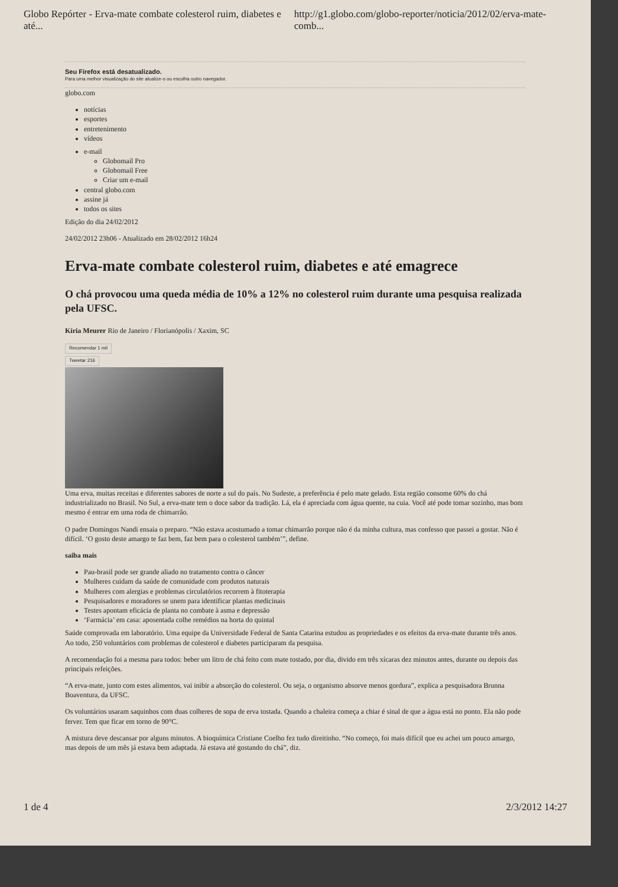Globo Repórter - Erva-mate combate colesterol ruim, diabetes e até... http://g1.globo.com/globo-reporter/noticia/2012/02/erva-mate-comb...
Seu Firefox está desatualizado.
Para uma melhor visualização do site atualize-o ou escolha outro navegador.
globo.com
notícias
esportes
entretenimento
vídeos
e-mail
Globomail Pro
Globomail Free
Criar um e-mail
central globo.com
assine já
todos os sites
Edição do dia 24/02/2012
24/02/2012 23h06 - Atualizado em 28/02/2012 16h24
Erva-mate combate colesterol ruim, diabetes e até emagrece
O chá provocou uma queda média de 10% a 12% no colesterol ruim durante uma pesquisa realizada pela UFSC.
Kíria Meurer Rio de Janeiro / Florianópolis / Xaxim, SC
Recomendar 1 mil
Tweetar 216
Uma erva, muitas receitas e diferentes sabores de norte a sul do país. No Sudeste, a preferência é pelo mate gelado. Esta região consome 60% do chá industrializado no Brasil. No Sul, a erva-mate tem o doce sabor da tradição. Lá, ela é apreciada com água quente, na cuia. Você até pode tomar sozinho, mas bom mesmo é entrar em uma roda de chimarrão.
O padre Domingos Nandi ensaia o preparo. “Não estava acostumado a tomar chimarrão porque não é da minha cultura, mas confesso que passei a gostar. Não é difícil. ‘O gosto deste amargo te faz bem, faz bem para o colesterol também’”, define.
saiba mais
Pau-brasil pode ser grande aliado no tratamento contra o câncer
Mulheres cuidam da saúde de comunidade com produtos naturais
Mulheres com alergias e problemas circulatórios recorrem à fitoterapia
Pesquisadores e moradores se unem para identificar plantas medicinais
Testes apontam eficácia de planta no combate à asma e depressão
‘Farmácia’ em casa: aposentada colhe remédios na horta do quintal
Saúde comprovada em laboratório. Uma equipe da Universidade Federal de Santa Catarina estudou as propriedades e os efeitos da erva-mate durante três anos. Ao todo, 250 voluntários com problemas de colesterol e diabetes participaram da pesquisa.
A recomendação foi a mesma para todos: beber um litro de chá feito com mate tostado, por dia, divido em três xícaras dez minutos antes, durante ou depois das principais refeições.
“A erva-mate, junto com estes alimentos, vai inibir a absorção do colesterol. Ou seja, o organismo absorve menos gordura”, explica a pesquisadora Brunna Boaventura, da UFSC.
Os voluntários usaram saquinhos com duas colheres de sopa de erva tostada. Quando a chaleira começa a chiar é sinal de que a água está no ponto. Ela não pode ferver. Tem que ficar em torno de 90°C.
A mistura deve descansar por alguns minutos. A bioquímica Cristiane Coelho fez tudo direitinho. “No começo, foi mais difícil que eu achei um pouco amargo, mas depois de um mês já estava bem adaptada. Já estava até gostando do chá”, diz.
1 de 4 2/3/2012 14:27